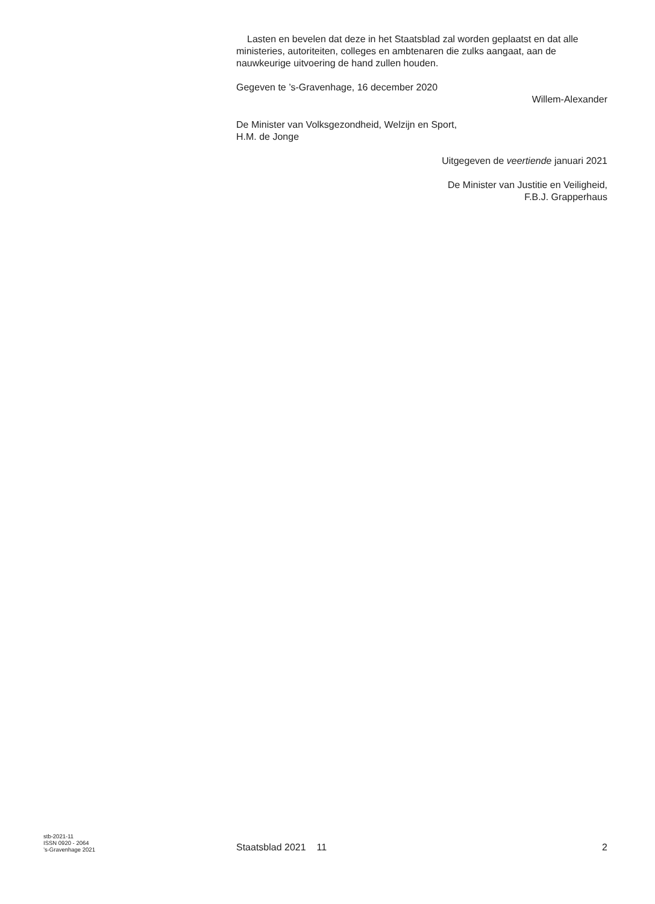Lasten en bevelen dat deze in het Staatsblad zal worden geplaatst en dat alle ministeries, autoriteiten, colleges en ambtenaren die zulks aangaat, aan de nauwkeurige uitvoering de hand zullen houden.
Gegeven te ’s-Gravenhage, 16 december 2020
Willem-Alexander
De Minister van Volksgezondheid, Welzijn en Sport,
H.M. de Jonge
Uitgegeven de veertiende januari 2021
De Minister van Justitie en Veiligheid,
F.B.J. Grapperhaus
stb-2021-11
ISSN 0920 - 2064
’s-Gravenhage 2021
Staatsblad 2021 11
2